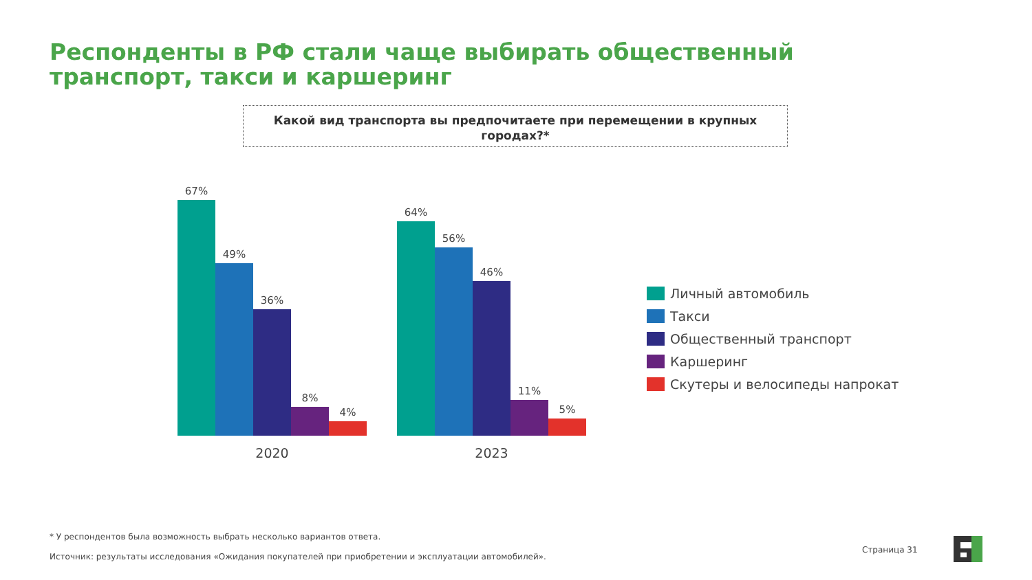Респонденты в РФ стали чаще выбирать общественный транспорт, такси и каршеринг
Какой вид транспорта вы предпочитаете при перемещении в крупных городах?*
67%
49%
36%
8%
4%
64%
56%
46%
11%
5%
2020 2023
Личный автомобиль
Такси
Общественный транспорт
Каршеринг
Скутеры и велосипеды напрокат
* У респондентов была возможность выбрать несколько вариантов ответа.
Источник: результаты исследования «Ожидания покупателей при приобретении и эксплуатации автомобилей».
Страница 31